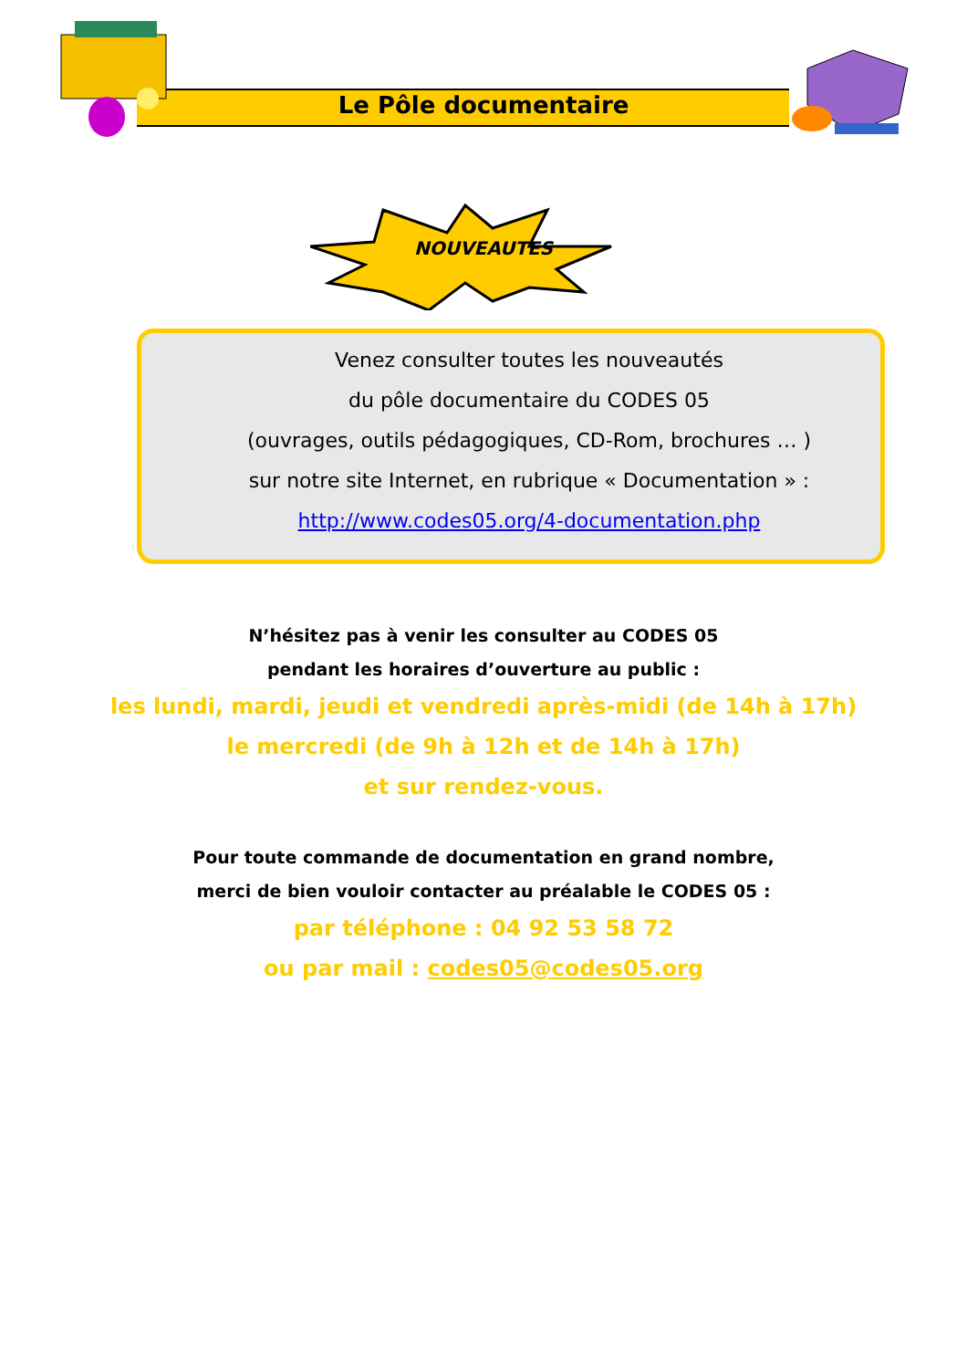Le Pôle documentaire
NOUVEAUTES
Venez consulter toutes les nouveautés
du pôle documentaire du CODES 05
(ouvrages, outils pédagogiques, CD-Rom, brochures … )
sur notre site Internet, en rubrique « Documentation » :
http://www.codes05.org/4-documentation.php
N’hésitez pas à venir les consulter au CODES 05
pendant les horaires d’ouverture au public :
les lundi, mardi, jeudi et vendredi après-midi (de 14h à 17h)
le mercredi (de 9h à 12h et de 14h à 17h)
et sur rendez-vous.
Pour toute commande de documentation en grand nombre,
merci de bien vouloir contacter au préalable le CODES 05 :
par téléphone : 04 92 53 58 72
ou par mail : codes05@codes05.org